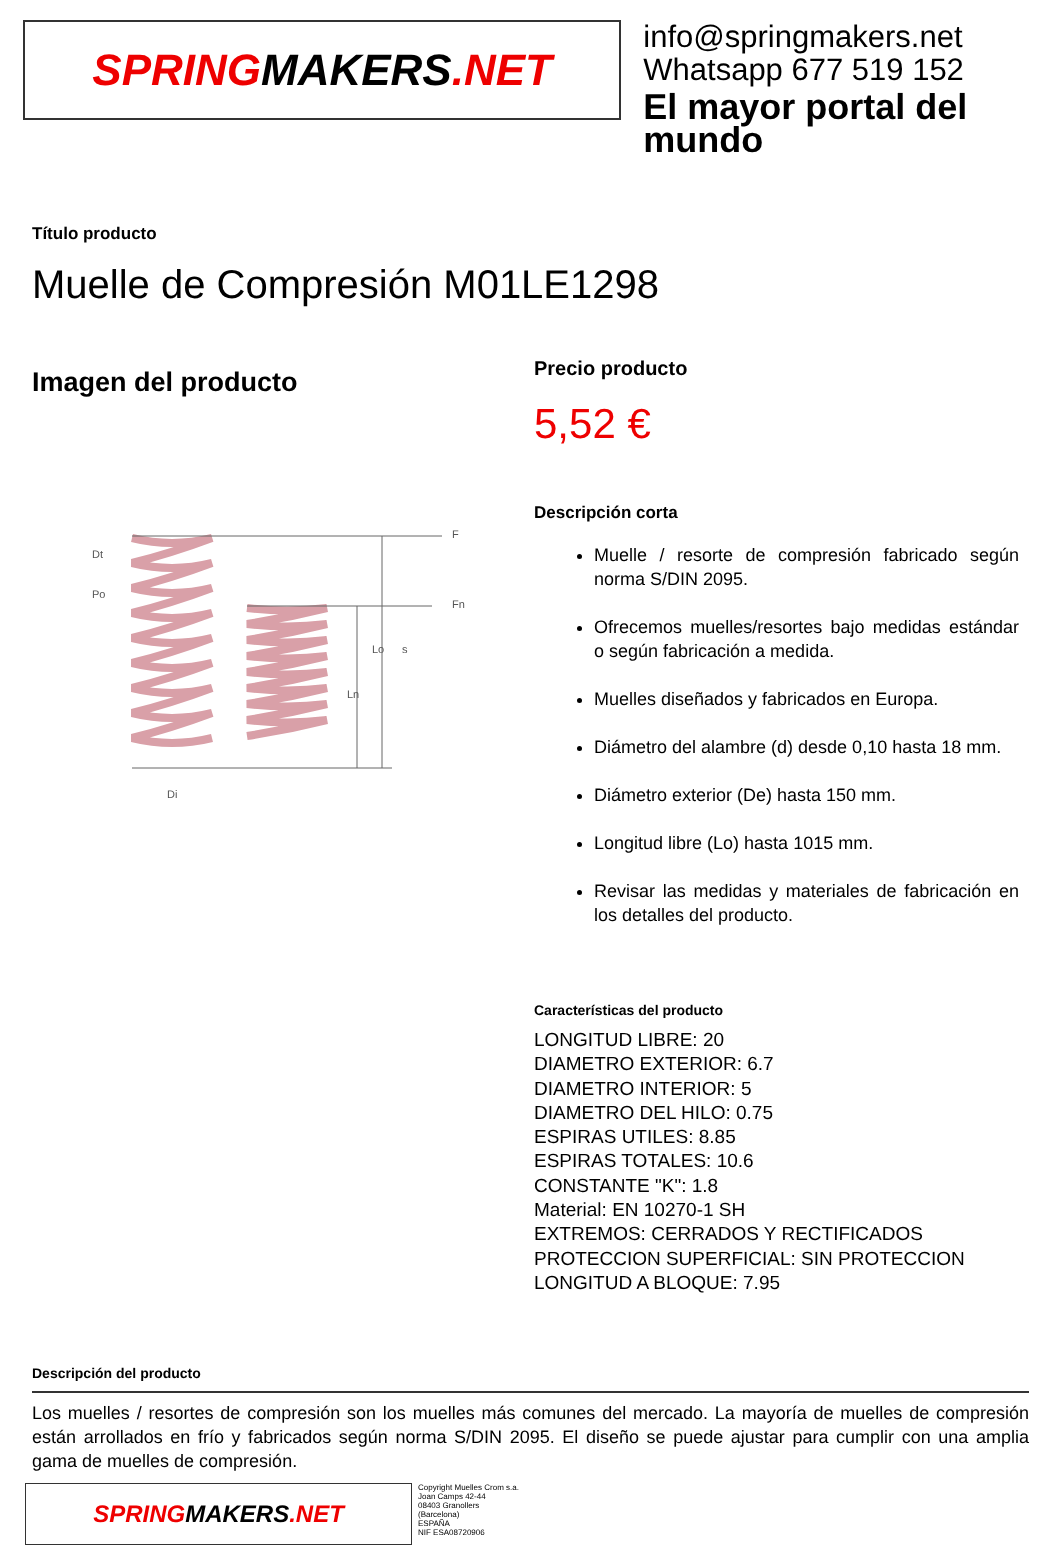SPRING MAKERS.NET
info@springmakers.net
Whatsapp 677 519 152
El mayor portal del mundo
Título producto
Muelle de Compresión M01LE1298
Imagen del producto
Dt
Po
Lo
Ln
Di
F
Fn
s
Precio producto
5,52 €
Descripción corta
Muelle / resorte de compresión fabricado según norma S/DIN 2095.
Ofrecemos muelles/resortes bajo medidas estándar o según fabricación a medida.
Muelles diseñados y fabricados en Europa.
Diámetro del alambre (d) desde 0,10 hasta 18 mm.
Diámetro exterior (De) hasta 150 mm.
Longitud libre (Lo) hasta 1015 mm.
Revisar las medidas y materiales de fabricación en los detalles del producto.
Características del producto
LONGITUD LIBRE: 20
DIAMETRO EXTERIOR: 6.7
DIAMETRO INTERIOR: 5
DIAMETRO DEL HILO: 0.75
ESPIRAS UTILES: 8.85
ESPIRAS TOTALES: 10.6
CONSTANTE "K": 1.8
Material: EN 10270-1 SH
EXTREMOS: CERRADOS Y RECTIFICADOS
PROTECCION SUPERFICIAL: SIN PROTECCION
LONGITUD A BLOQUE: 7.95
Descripción del producto
Los muelles / resortes de compresión son los muelles más comunes del mercado. La mayoría de muelles de compresión están arrollados en frío y fabricados según norma S/DIN 2095. El diseño se puede ajustar para cumplir con una amplia gama de muelles de compresión.
SPRING MAKERS.NET
Copyright Muelles Crom s.a.
Joan Camps 42-44
08403 Granollers
(Barcelona)
ESPAÑA
NIF ESA08720906